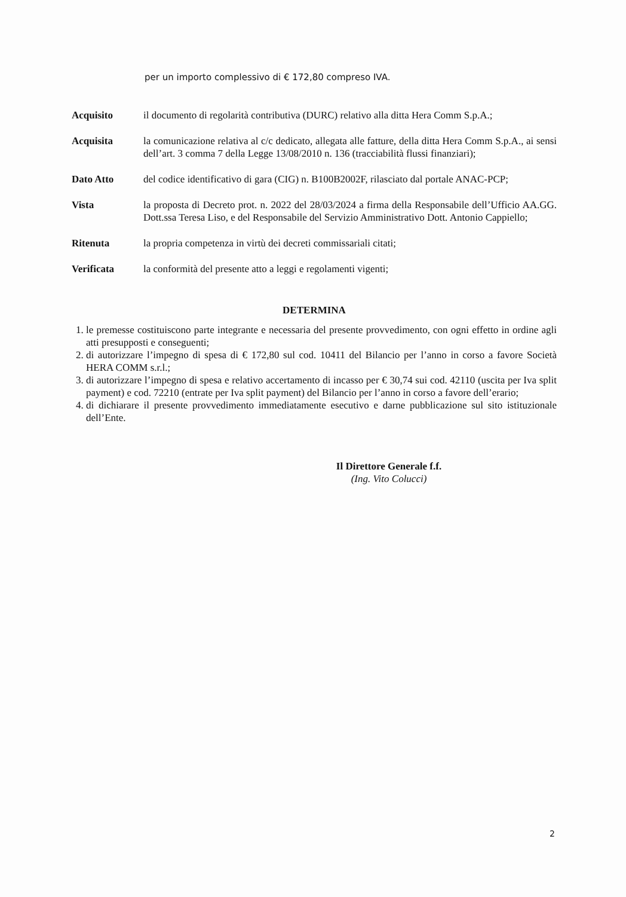per un importo complessivo di € 172,80 compreso IVA.
Acquisito il documento di regolarità contributiva (DURC) relativo alla ditta Hera Comm S.p.A.;
Acquisita la comunicazione relativa al c/c dedicato, allegata alle fatture, della ditta Hera Comm S.p.A., ai sensi dell’art. 3 comma 7 della Legge 13/08/2010 n. 136 (tracciabilità flussi finanziari);
Dato Atto del codice identificativo di gara (CIG) n. B100B2002F, rilasciato dal portale ANAC-PCP;
Vista la proposta di Decreto prot. n. 2022 del 28/03/2024 a firma della Responsabile dell’Ufficio AA.GG. Dott.ssa Teresa Liso, e del Responsabile del Servizio Amministrativo Dott. Antonio Cappiello;
Ritenuta la propria competenza in virtù dei decreti commissariali citati;
Verificata la conformità del presente atto a leggi e regolamenti vigenti;
DETERMINA
1. le premesse costituiscono parte integrante e necessaria del presente provvedimento, con ogni effetto in ordine agli atti presupposti e conseguenti;
2. di autorizzare l’impegno di spesa di € 172,80 sul cod. 10411 del Bilancio per l’anno in corso a favore Società HERA COMM s.r.l.;
3. di autorizzare l’impegno di spesa e relativo accertamento di incasso per € 30,74 sui cod. 42110 (uscita per Iva split payment) e cod. 72210 (entrate per Iva split payment) del Bilancio per l’anno in corso a favore dell’erario;
4. di dichiarare il presente provvedimento immediatamente esecutivo e darne pubblicazione sul sito istituzionale dell’Ente.
Il Direttore Generale f.f.
(Ing. Vito Colucci)
2